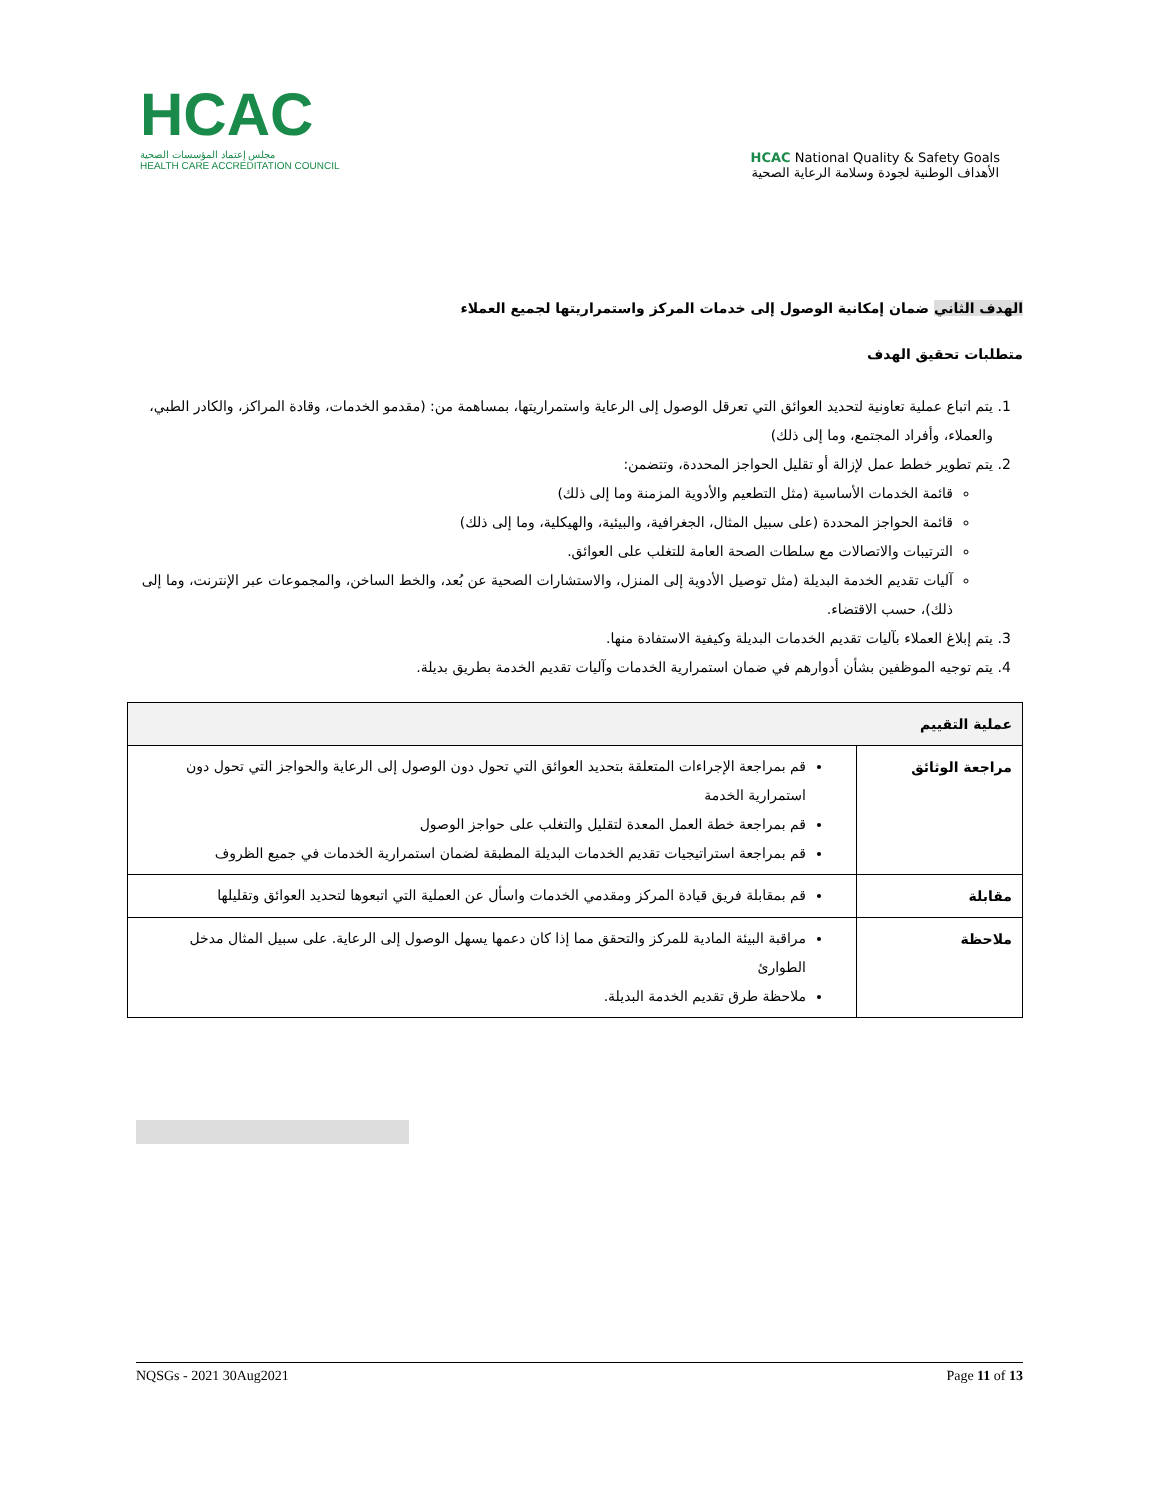HCAC
مجلس إعتماد المؤسسات الصحية
HEALTH CARE ACCREDITATION COUNCIL
HCAC National Quality & Safety Goals
الأهداف الوطنية لجودة وسلامة الرعاية الصحية
الهدف الثاني ضمان إمكانية الوصول إلى خدمات المركز واستمراريتها لجميع العملاء
متطلبات تحقيق الهدف
1. يتم اتباع عملية تعاونية لتحديد العوائق التي تعرقل الوصول إلى الرعاية واستمراريتها، بمساهمة من: (مقدمو الخدمات، وقادة المراكز، والكادر الطبي، والعملاء، وأفراد المجتمع، وما إلى ذلك)
2. يتم تطوير خطط عمل لإزالة أو تقليل الحواجز المحددة، وتتضمن:
قائمة الخدمات الأساسية (مثل التطعيم والأدوية المزمنة وما إلى ذلك)
قائمة الحواجز المحددة (على سبيل المثال، الجغرافية، والبيئية، والهيكلية، وما إلى ذلك)
الترتيبات والاتصالات مع سلطات الصحة العامة للتغلب على العوائق.
آليات تقديم الخدمة البديلة (مثل توصيل الأدوية إلى المنزل، والاستشارات الصحية عن بُعد، والخط الساخن، والمجموعات عبر الإنترنت، وما إلى ذلك)، حسب الاقتضاء.
3. يتم إبلاغ العملاء بآليات تقديم الخدمات البديلة وكيفية الاستفادة منها.
4. يتم توجيه الموظفين بشأن أدوارهم في ضمان استمرارية الخدمات وآليات تقديم الخدمة بطريق بديلة.
| عملية التقييم | |
| --- | --- |
| مراجعة الوثائق | قم بمراجعة الإجراءات المتعلقة بتحديد العوائق التي تحول دون الوصول إلى الرعاية والحواجز التي تحول دون استمرارية الخدمة قم بمراجعة خطة العمل المعدة لتقليل والتغلب على حواجز الوصول قم بمراجعة استراتيجيات تقديم الخدمات البديلة المطبقة لضمان استمرارية الخدمات في جميع الظروف |
| مقابلة | قم بمقابلة فريق قيادة المركز ومقدمي الخدمات واسأل عن العملية التي اتبعوها لتحديد العوائق وتقليلها |
| ملاحظة | مراقبة البيئة المادية للمركز والتحقق مما إذا كان دعمها يسهل الوصول إلى الرعاية. على سبيل المثال مدخل الطوارئ ملاحظة طرق تقديم الخدمة البديلة. |
NQSGs - 2021 30Aug2021 Page 11 of 13